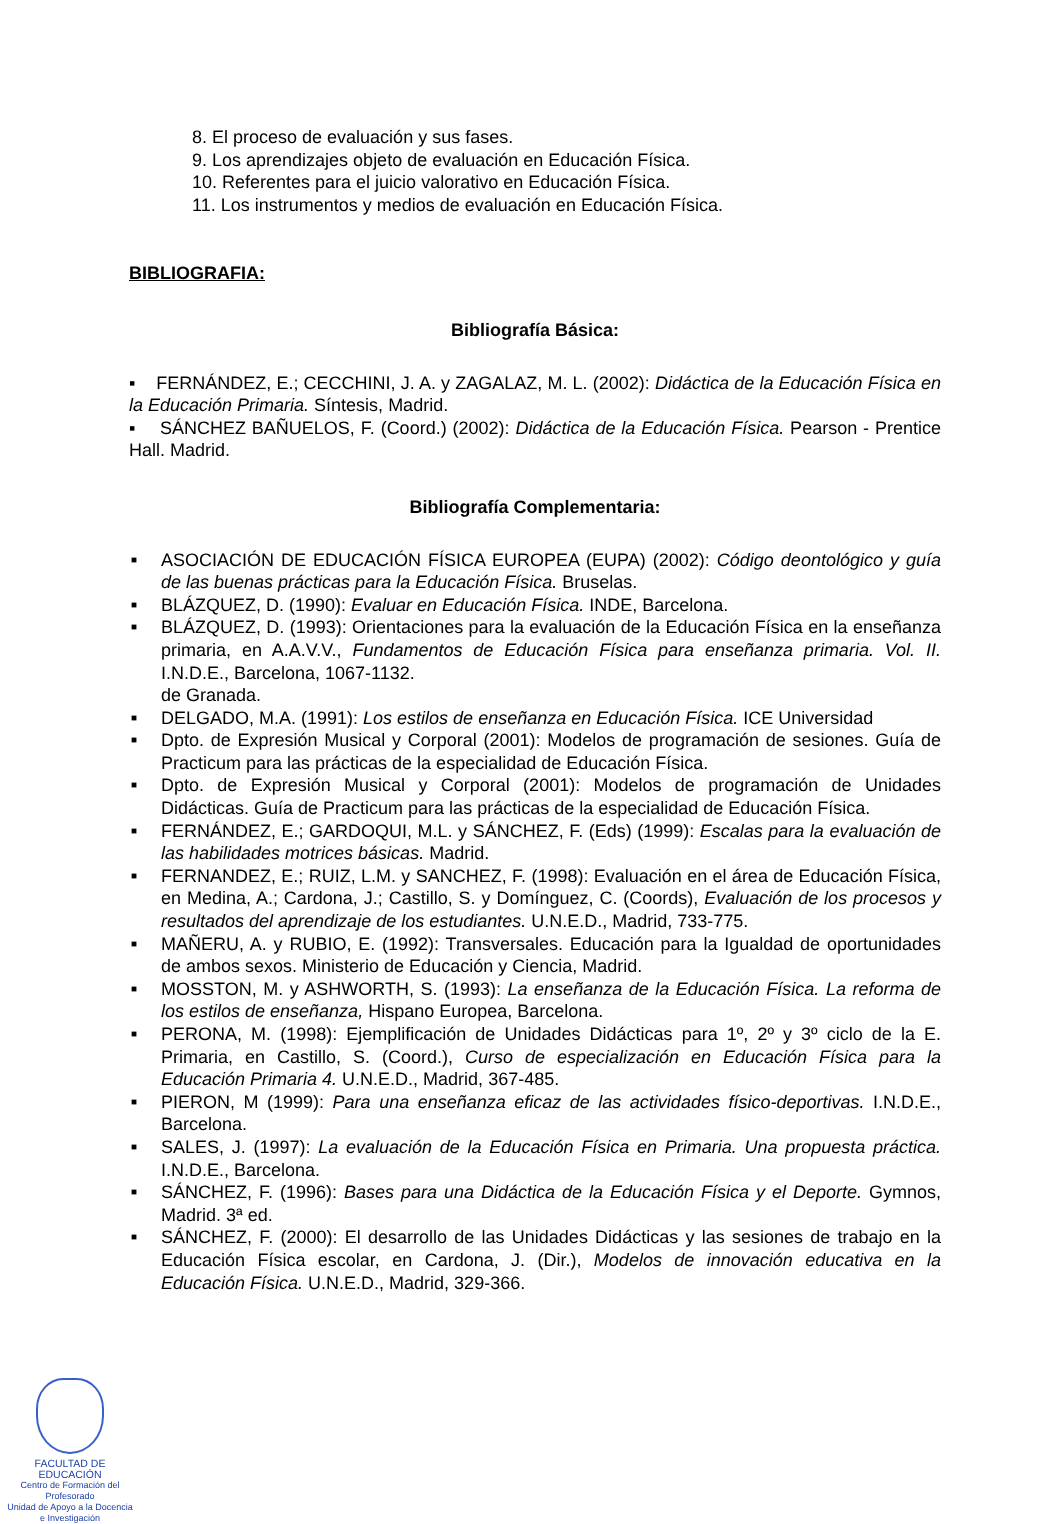8. El proceso de evaluación y sus fases.
9. Los aprendizajes objeto de evaluación en Educación Física.
10. Referentes para el juicio valorativo en Educación Física.
11. Los instrumentos y medios de evaluación en Educación Física.
BIBLIOGRAFIA:
Bibliografía Básica:
▪ FERNÁNDEZ, E.; CECCHINI, J. A. y ZAGALAZ, M. L. (2002): Didáctica de la Educación Física en la Educación Primaria. Síntesis, Madrid.
▪ SÁNCHEZ BAÑUELOS, F. (Coord.) (2002): Didáctica de la Educación Física. Pearson - Prentice Hall. Madrid.
Bibliografía Complementaria:
■ ASOCIACIÓN DE EDUCACIÓN FÍSICA EUROPEA (EUPA) (2002): Código deontológico y guía de las buenas prácticas para la Educación Física. Bruselas.
■ BLÁZQUEZ, D. (1990): Evaluar en Educación Física. INDE, Barcelona.
■ BLÁZQUEZ, D. (1993): Orientaciones para la evaluación de la Educación Física en la enseñanza primaria, en A.A.V.V., Fundamentos de Educación Física para enseñanza primaria. Vol. II. I.N.D.E., Barcelona, 1067-1132.
de Granada.
■ DELGADO, M.A. (1991): Los estilos de enseñanza en Educación Física. ICE Universidad
■ Dpto. de Expresión Musical y Corporal (2001): Modelos de programación de sesiones. Guía de Practicum para las prácticas de la especialidad de Educación Física.
■ Dpto. de Expresión Musical y Corporal (2001): Modelos de programación de Unidades Didácticas. Guía de Practicum para las prácticas de la especialidad de Educación Física.
■ FERNÁNDEZ, E.; GARDOQUI, M.L. y SÁNCHEZ, F. (Eds) (1999): Escalas para la evaluación de las habilidades motrices básicas. Madrid.
■ FERNANDEZ, E.; RUIZ, L.M. y SANCHEZ, F. (1998): Evaluación en el área de Educación Física, en Medina, A.; Cardona, J.; Castillo, S. y Domínguez, C. (Coords), Evaluación de los procesos y resultados del aprendizaje de los estudiantes. U.N.E.D., Madrid, 733-775.
■ MAÑERU, A. y RUBIO, E. (1992): Transversales. Educación para la Igualdad de oportunidades de ambos sexos. Ministerio de Educación y Ciencia, Madrid.
■ MOSSTON, M. y ASHWORTH, S. (1993): La enseñanza de la Educación Física. La reforma de los estilos de enseñanza, Hispano Europea, Barcelona.
■ PERONA, M. (1998): Ejemplificación de Unidades Didácticas para 1º, 2º y 3º ciclo de la E. Primaria, en Castillo, S. (Coord.), Curso de especialización en Educación Física para la Educación Primaria 4. U.N.E.D., Madrid, 367-485.
■ PIERON, M (1999): Para una enseñanza eficaz de las actividades físico-deportivas. I.N.D.E., Barcelona.
■ SALES, J. (1997): La evaluación de la Educación Física en Primaria. Una propuesta práctica. I.N.D.E., Barcelona.
■ SÁNCHEZ, F. (1996): Bases para una Didáctica de la Educación Física y el Deporte. Gymnos, Madrid. 3ª ed.
■ SÁNCHEZ, F. (2000): El desarrollo de las Unidades Didácticas y las sesiones de trabajo en la Educación Física escolar, en Cardona, J. (Dir.), Modelos de innovación educativa en la Educación Física. U.N.E.D., Madrid, 329-366.
FACULTAD DE EDUCACIÓN
Centro de Formación del Profesorado
Unidad de Apoyo a la Docencia
e Investigación